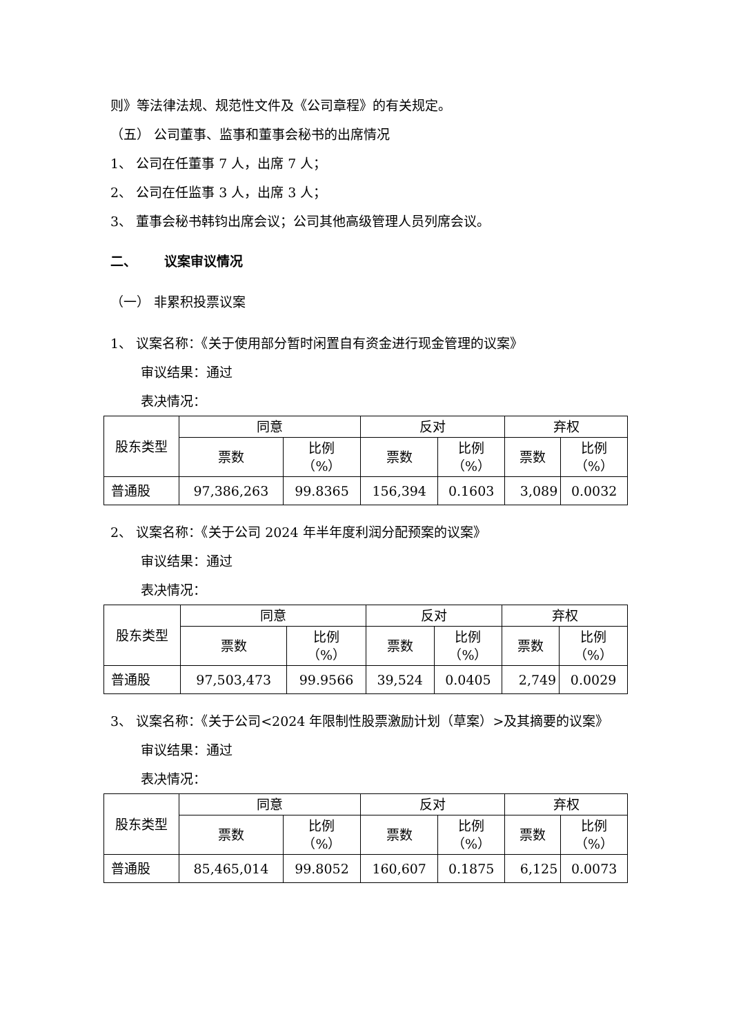则》等法律法规、规范性文件及《公司章程》的有关规定。
（五） 公司董事、监事和董事会秘书的出席情况
1、 公司在任董事 7 人，出席 7 人；
2、 公司在任监事 3 人，出席 3 人；
3、 董事会秘书韩钧出席会议；公司其他高级管理人员列席会议。
二、 议案审议情况
（一） 非累积投票议案
1、 议案名称：《关于使用部分暂时闲置自有资金进行现金管理的议案》
审议结果：通过
表决情况：
| 股东类型 | 同意 | | 反对 | | 弃权 | |
| --- | --- | --- | --- | --- | --- | --- |
| | 票数 | 比例 （%） | 票数 | 比例 （%） | 票数 | 比例 （%） |
| 普通股 | 97,386,263 | 99.8365 | 156,394 | 0.1603 | 3,089 | 0.0032 |
2、 议案名称：《关于公司 2024 年半年度利润分配预案的议案》
审议结果：通过
表决情况：
| 股东类型 | 同意 | | 反对 | | 弃权 | |
| --- | --- | --- | --- | --- | --- | --- |
| | 票数 | 比例 （%） | 票数 | 比例 （%） | 票数 | 比例 （%） |
| 普通股 | 97,503,473 | 99.9566 | 39,524 | 0.0405 | 2,749 | 0.0029 |
3、 议案名称：《关于公司<2024 年限制性股票激励计划（草案）>及其摘要的议案》
审议结果：通过
表决情况：
| 股东类型 | 同意 | | 反对 | | 弃权 | |
| --- | --- | --- | --- | --- | --- | --- |
| | 票数 | 比例 （%） | 票数 | 比例 （%） | 票数 | 比例 （%） |
| 普通股 | 85,465,014 | 99.8052 | 160,607 | 0.1875 | 6,125 | 0.0073 |